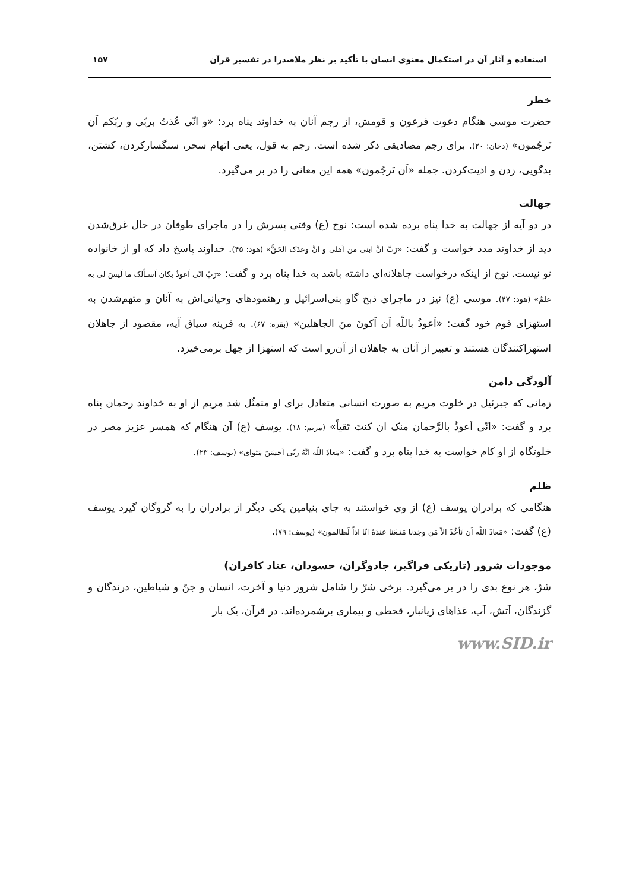استعاذه و آثار آن در استکمال معنوی انسان با تأکید بر نظر ملاصدرا در تفسیر قرآن ۱۵۷
خطر
حضرت موسی هنگام دعوت فرعون و قومش، از رجم آنان به خداوند پناه برد: «و انّی عُذتُ بربّی و ربّکم اَن تَرجُمون» (دخان: ۲۰). برای رجم مصادیقی ذکر شده است. رجم به قول، یعنی اتهام سحر، سنگسارکردن، کشتن، بدگویی، زدن و اذیت‌کردن. جمله «اَن تَرجُمون» همه این معانی را در بر می‌گیرد.
جهالت
در دو آیه از جهالت به خدا پناه برده شده است: نوح (ع) وقتی پسرش را در ماجرای طوفان در حال غرق‌شدن دید از خداوند مدد خواست و گفت: «رَبّ انَّ ابنی من اَهلی و انَّ وعدَک الحَقُّ» (هود: ۴۵). خداوند پاسخ داد که او از خانواده تو نیست. نوح از اینکه درخواست جاهلانه‌ای داشته باشد به خدا پناه برد و گفت: «رَبّ انّی اَعوذُ بکان اَسـألَک ما لَیسَ لی به علمٌ» (هود: ۴۷). موسی (ع) نیز در ماجرای ذبح گاو بنی‌اسرائیل و رهنمودهای وحیانی‌اش به آنان و متهم‌شدن به استهزای قوم خود گفت: «اَعوذُ باللّه اَن اَکونَ منَ الجاهلین» (بقره: ۶۷). به قرینه سیاق آیه، مقصود از جاهلان استهزاکنندگان هستند و تعبیر از آنان به جاهلان از آن‌رو است که استهزا از جهل برمی‌خیزد.
آلودگی دامن
زمانی که جبرئیل در خلوت مریم به صورت انسانی متعادل برای او متمثّل شد مریم از او به خداوند رحمان پناه برد و گفت: «انّی اَعوذُ بالرَّحمان منک ان کنتَ تَقیاً» (مریم: ۱۸). یوسف (ع) آن هنگام که همسر عزیز مصر در خلوتگاه از او کام خواست به خدا پناه برد و گفت: «مَعاذَ اللّه انَّهُ ربّی اَحسَنَ مَثوای» (یوسف: ۲۳).
ظلم
هنگامی که برادران یوسف (ع) از وی خواستند به جای بنیامین یکی دیگر از برادران را به گروگان گیرد یوسف (ع) گفت: «مَعاذَ اللّه اَن نَأخُذَ الاّ مَن وجَدنا مَتـعَنا عندَهُ انّا اذاً لَظالمون» (یوسف: ۷۹).
موجودات شرور (تاریکی فراگیر، جادوگران، حسودان، عناد کافران)
شرّ، هر نوع بدی را در بر می‌گیرد. برخی شرّ را شامل شرور دنیا و آخرت، انسان و جنّ و شیاطین، درندگان و گزندگان، آتش، آب، غذاهای زیانبار، قحطی و بیماری برشمرده‌اند. در قرآن، یک بار
www.SID.ir